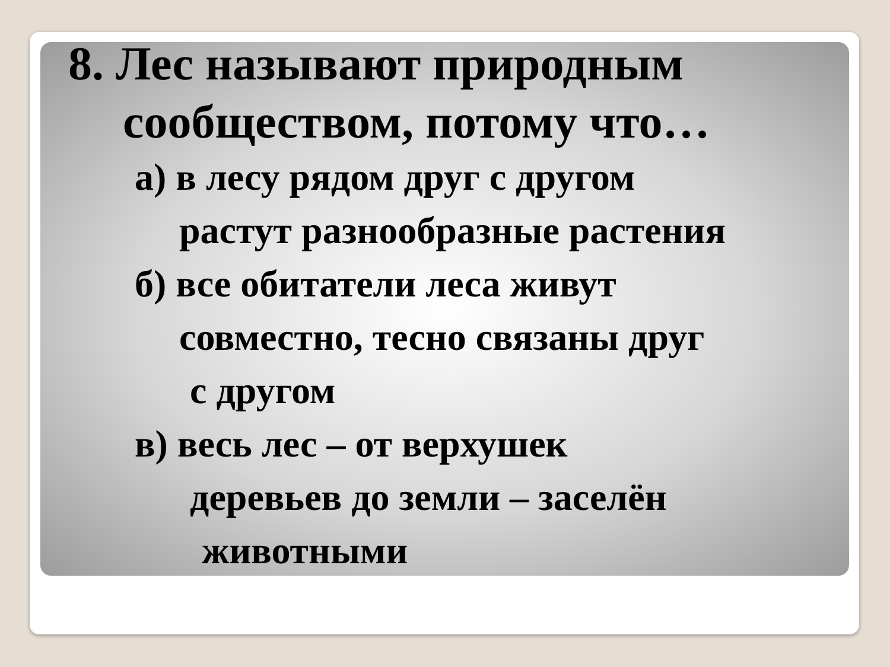8. Лес называют природным
сообществом, потому что…
а) в лесу рядом друг с другом
растут разнообразные растения
б) все обитатели леса живут
совместно, тесно связаны друг
с другом
в) весь лес – от верхушек
деревьев до земли – заселён
животными